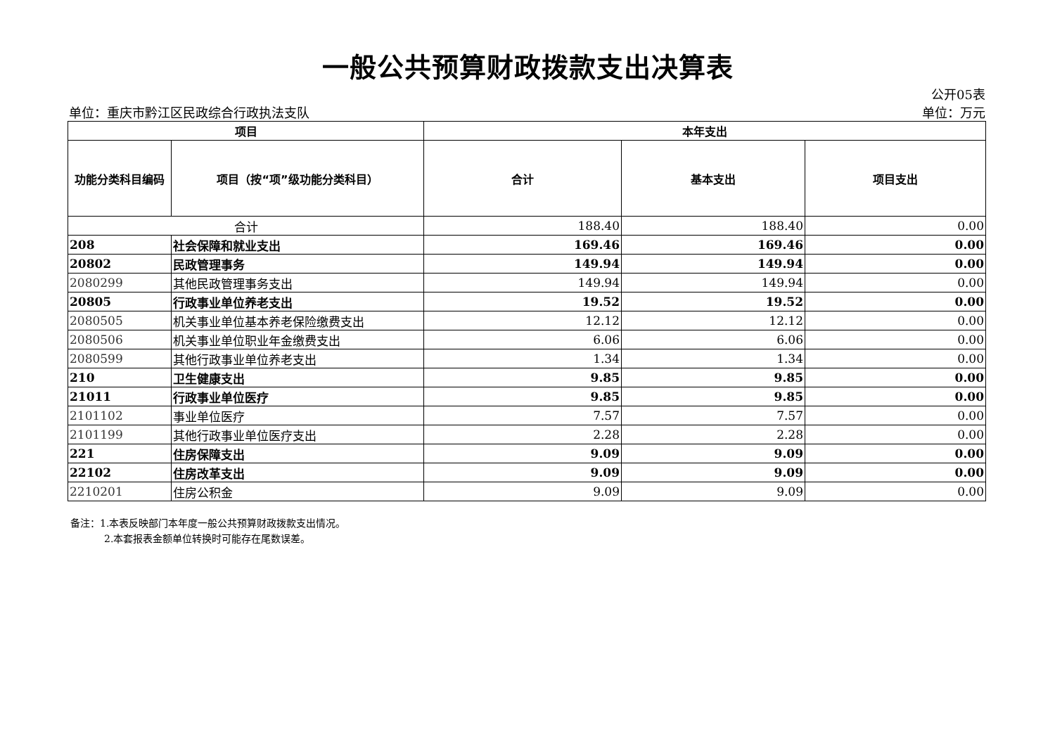一般公共预算财政拨款支出决算表
公开05表
单位：重庆市黔江区民政综合行政执法支队 单位：万元
| 项目 | | 本年支出 | | |
| --- | --- | --- | --- | --- |
| 功能分类科目编码 | 项目（按“项”级功能分类科目） | 合计 | 基本支出 | 项目支出 |
| 合计 | | 188.40 | 188.40 | 0.00 |
| 208 | 社会保障和就业支出 | 169.46 | 169.46 | 0.00 |
| 20802 | 民政管理事务 | 149.94 | 149.94 | 0.00 |
| 2080299 | 其他民政管理事务支出 | 149.94 | 149.94 | 0.00 |
| 20805 | 行政事业单位养老支出 | 19.52 | 19.52 | 0.00 |
| 2080505 | 机关事业单位基本养老保险缴费支出 | 12.12 | 12.12 | 0.00 |
| 2080506 | 机关事业单位职业年金缴费支出 | 6.06 | 6.06 | 0.00 |
| 2080599 | 其他行政事业单位养老支出 | 1.34 | 1.34 | 0.00 |
| 210 | 卫生健康支出 | 9.85 | 9.85 | 0.00 |
| 21011 | 行政事业单位医疗 | 9.85 | 9.85 | 0.00 |
| 2101102 | 事业单位医疗 | 7.57 | 7.57 | 0.00 |
| 2101199 | 其他行政事业单位医疗支出 | 2.28 | 2.28 | 0.00 |
| 221 | 住房保障支出 | 9.09 | 9.09 | 0.00 |
| 22102 | 住房改革支出 | 9.09 | 9.09 | 0.00 |
| 2210201 | 住房公积金 | 9.09 | 9.09 | 0.00 |
备注：1.本表反映部门本年度一般公共预算财政拨款支出情况。
2.本套报表金额单位转换时可能存在尾数误差。